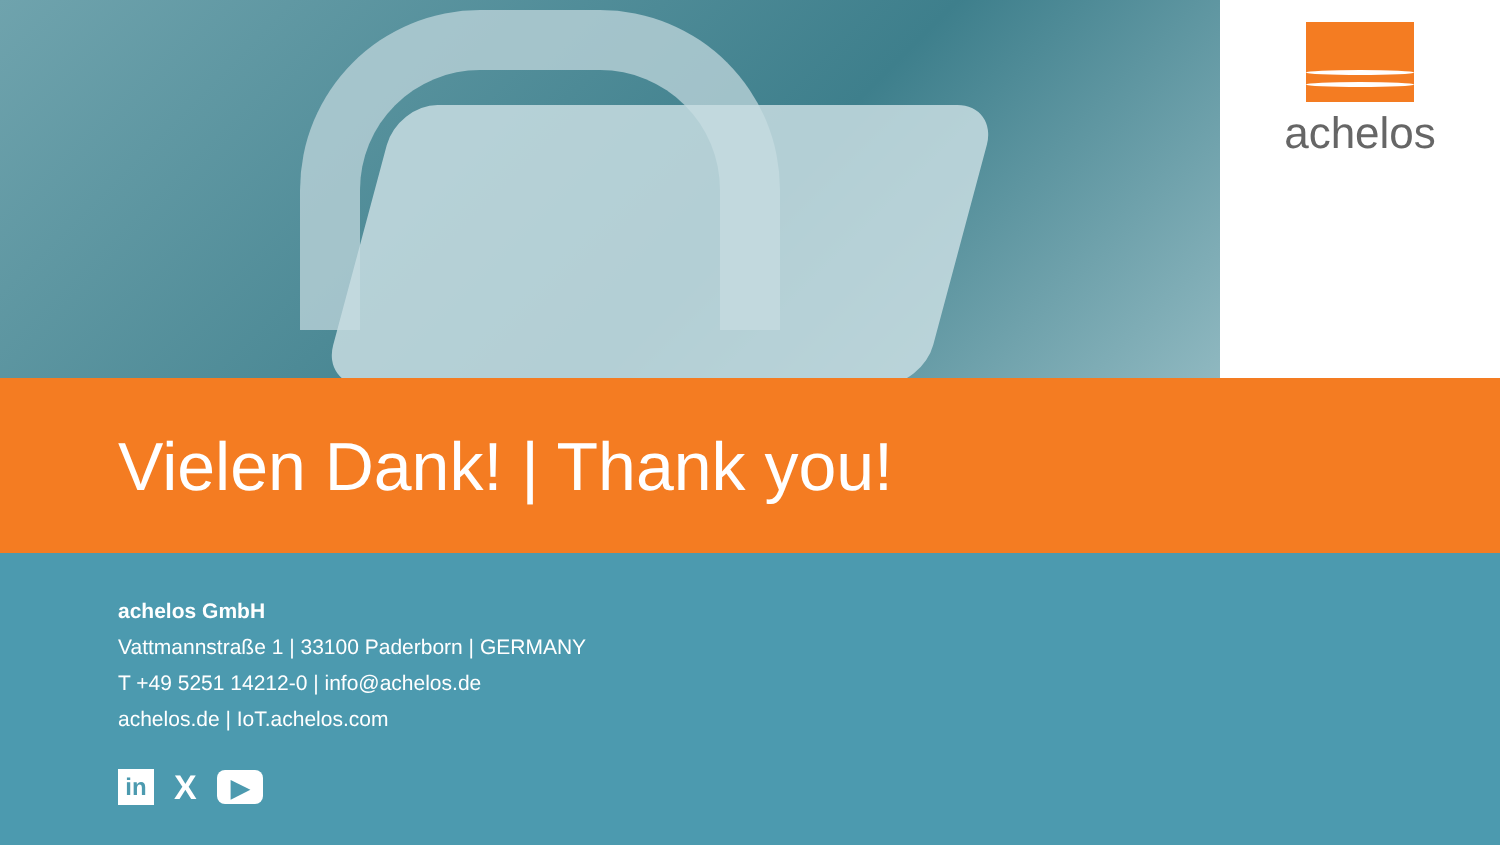achelos
Vielen Dank! | Thank you!
achelos GmbH
Vattmannstraße 1 | 33100 Paderborn | GERMANY
T +49 5251 14212-0 | info@achelos.de
achelos.de | IoT.achelos.com
in
X
▶